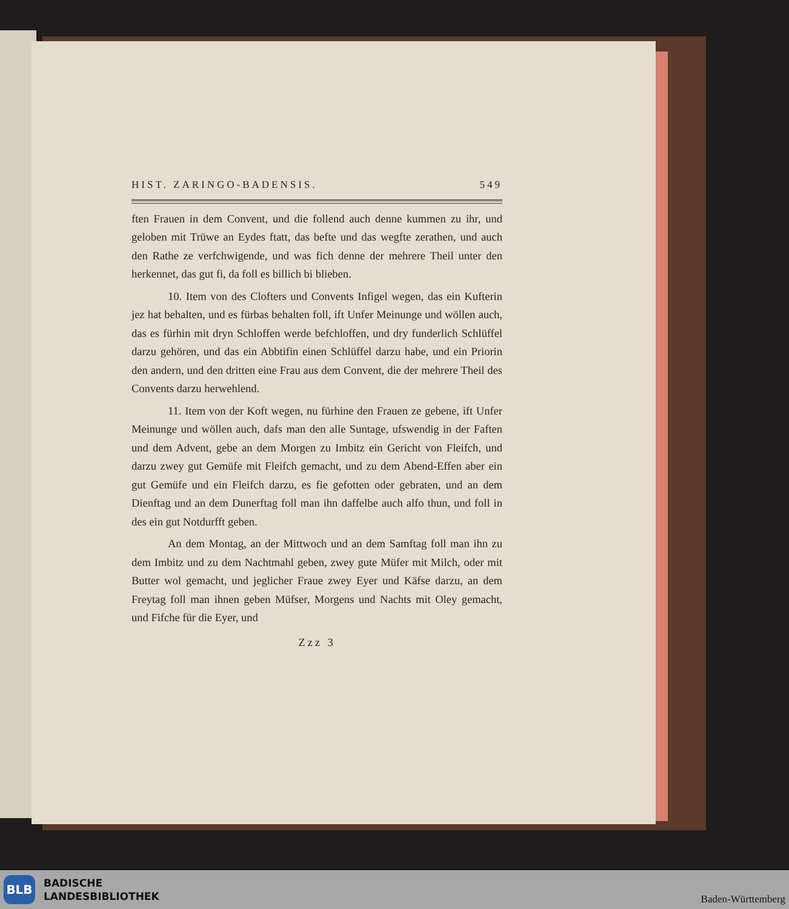HIST. ZARINGO-BADENSIS. 549
ften Frauen in dem Convent, und die follend auch denne kummen zu ihr, und geloben mit Trüwe an Eydes ftatt, das befte und das wegfte zerathen, und auch den Rathe ze verfchwigende, und was fich denne der mehrere Theil unter den herkennet, das gut fi, da foll es billich bi blieben.
10. Item von des Clofters und Convents Infigel wegen, das ein Kufterin jez hat behalten, und es fürbas behalten foll, ift Unfer Meinunge und wöllen auch, das es fürhin mit dryn Schloffen werde befchloffen, und dry funderlich Schlüffel darzu gehören, und das ein Abbtifin einen Schlüffel darzu habe, und ein Priorin den andern, und den dritten eine Frau aus dem Convent, die der mehrere Theil des Convents darzu herwehlend.
11. Item von der Koft wegen, nu fürhine den Frauen ze gebene, ift Unfer Meinunge und wöllen auch, dafs man den alle Suntage, ufswendig in der Faften und dem Advent, gebe an dem Morgen zu Imbitz ein Gericht von Fleifch, und darzu zwey gut Gemüfe mit Fleifch gemacht, und zu dem Abend-Effen aber ein gut Gemüfe und ein Fleifch darzu, es fie gefotten oder gebraten, und an dem Dienftag und an dem Dunerftag foll man ihn daffelbe auch alfo thun, und foll in des ein gut Notdurfft geben.
An dem Montag, an der Mittwoch und an dem Samftag foll man ihn zu dem Imbitz und zu dem Nachtmahl geben, zwey gute Müfer mit Milch, oder mit Butter wol gemacht, und jeglicher Fraue zwey Eyer und Käfse darzu, an dem Freytag foll man ihnen geben Müfser, Morgens und Nachts mit Oley gemacht, und Fifche für die Eyer, und
Zzz 3
BLB
BADISCHE
LANDESBIBLIOTHEK
Baden-Württemberg